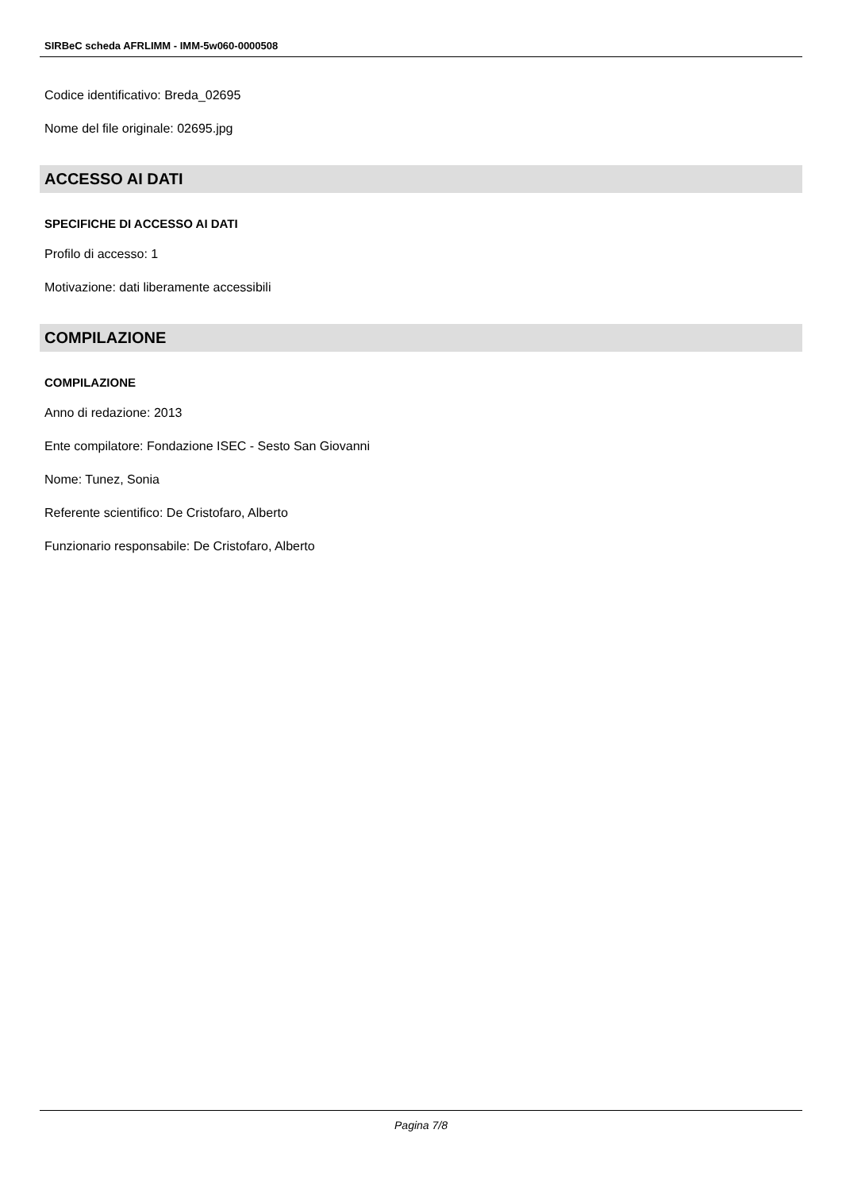SIRBeC scheda AFRLIMM - IMM-5w060-0000508
Codice identificativo: Breda_02695
Nome del file originale: 02695.jpg
ACCESSO AI DATI
SPECIFICHE DI ACCESSO AI DATI
Profilo di accesso: 1
Motivazione: dati liberamente accessibili
COMPILAZIONE
COMPILAZIONE
Anno di redazione: 2013
Ente compilatore: Fondazione ISEC - Sesto San Giovanni
Nome: Tunez, Sonia
Referente scientifico: De Cristofaro, Alberto
Funzionario responsabile: De Cristofaro, Alberto
Pagina 7/8